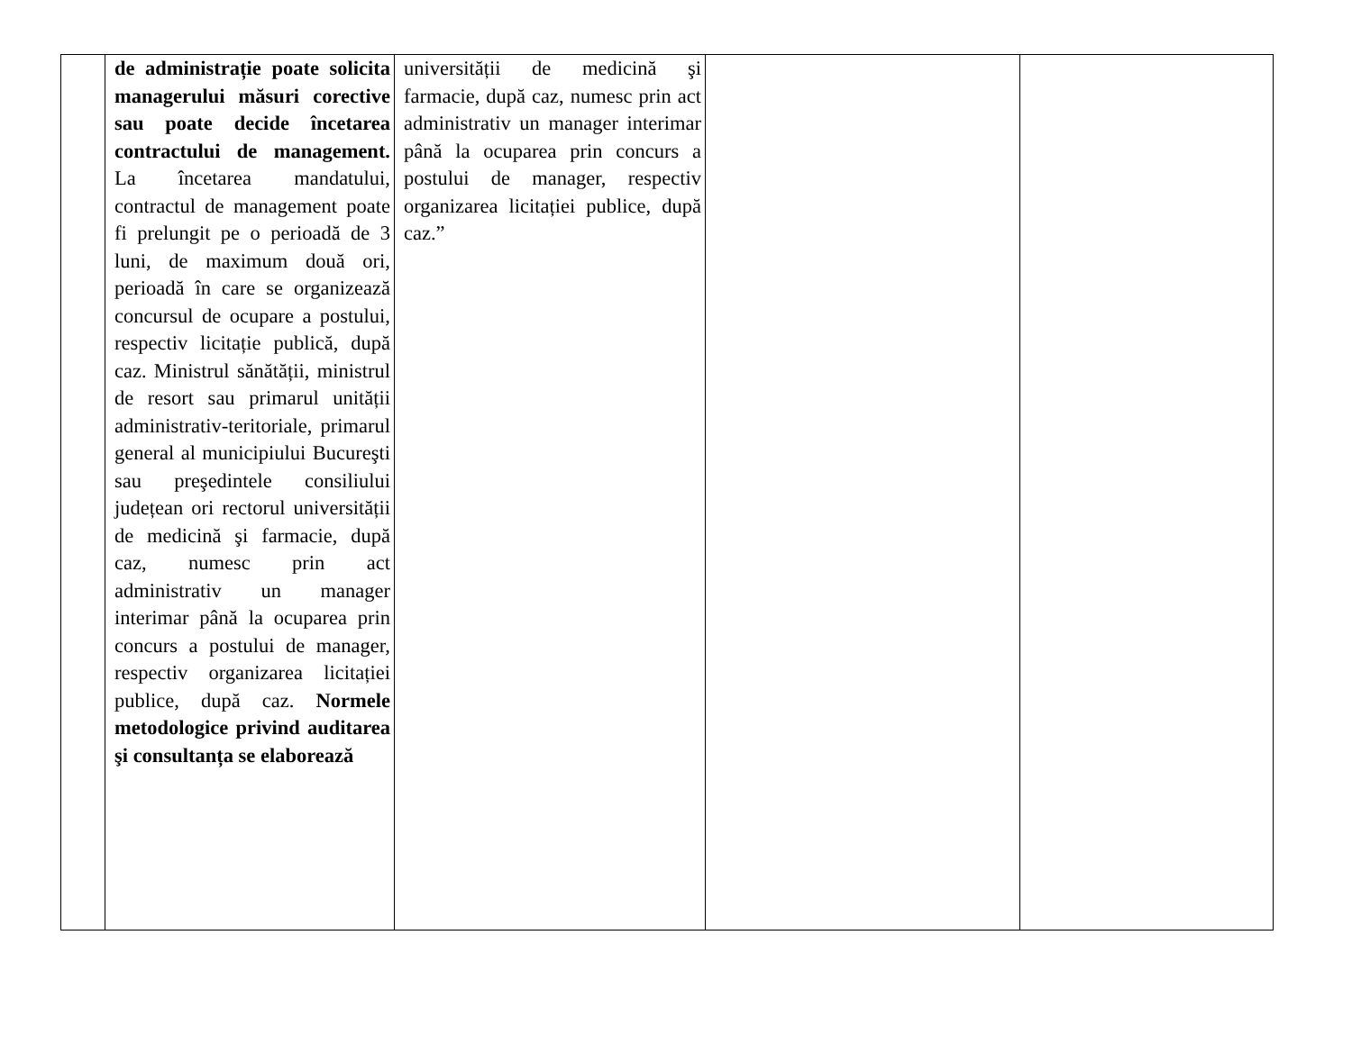| | de administrație poate solicita managerului măsuri corective sau poate decide încetarea contractului de management. La încetarea mandatului, contractul de management poate fi prelungit pe o perioadă de 3 luni, de maximum două ori, perioadă în care se organizează concursul de ocupare a postului, respectiv licitație publică, după caz. Ministrul sănătății, ministrul de resort sau primarul unității administrativ-teritoriale, primarul general al municipiului Bucureşti sau preşedintele consiliului județean ori rectorul universității de medicină şi farmacie, după caz, numesc prin act administrativ un manager interimar până la ocuparea prin concurs a postului de manager, respectiv organizarea licitației publice, după caz. Normele metodologice privind auditarea şi consultanța se elaborează | universității de medicină şi farmacie, după caz, numesc prin act administrativ un manager interimar până la ocuparea prin concurs a postului de manager, respectiv organizarea licitației publice, după caz.” | | |